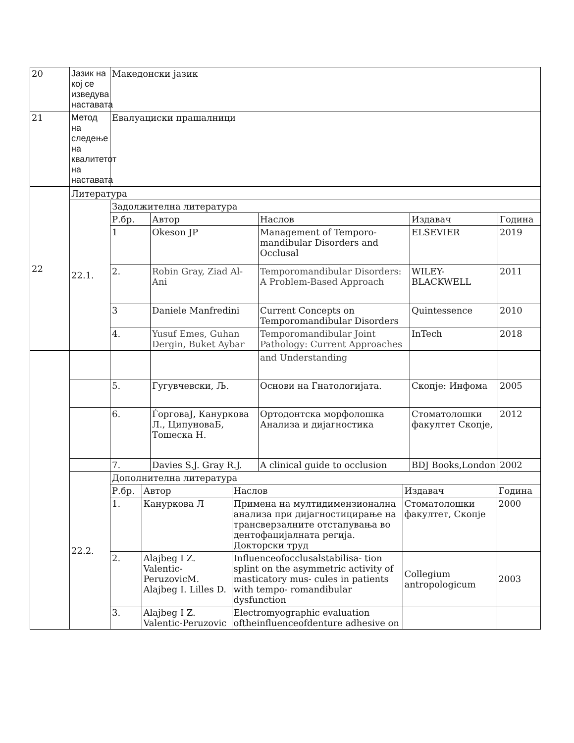| 20 | Јазик на кој се изведува наставата | Македонски јазик |
| 21 | Метод на следење на квалитетот на наставата | Евалуациски прашалници |
| 22 | Литература | | | | | |
| | 22.1. | Задолжителна литература | | | | |
| | | Р.бр. | Автор | Наслов | Издавач | Година |
| | | 1 | Okeson JP | Management of Temporo-mandibular Disorders and Occlusal | ELSEVIER | 2019 |
| | | 2. | Robin Gray, Ziad Al-Ani | Temporomandibular Disorders: A Problem-Based Approach | WILEY-BLACKWELL | 2011 |
| | | 3 | Daniele Manfredini | Current Concepts on Temporomandibular Disorders | Quintessence | 2010 |
| | | 4. | Yusuf Emes, Guhan Dergin, Buket Aybar | Temporomandibular Joint Pathology: Current Approaches | InTech | 2018 |
| | | | | and Understanding | | |
| | | 5. | Гугувчевски, Љ. | Основи на Гнатологијата. | Скопје: Инфома | 2005 |
| | | 6. | ЃорговаЈ, Кануркова Л., ЦипуноваБ, Тошеска Н. | Ортодонтска морфолошка Анализа и дијагностика | Стоматолошки факултет Скопје, | 2012 |
| | | 7. | Davies S.J. Gray R.J. | A clinical guide to occlusion | BDJ Books,London | 2002 |
| | 22.2. | / Дополнителна литература / / / / / / Р.бр. / Автор / Наслов / Издавач / Година / / 1. / Кануркова Л / Примена на мултидимензионална анализа при дијагностицирање на трансверзалните отстапувања во дентофацијалната регија. Докторски труд / Стоматолошки факултет, Скопје / 2000 / / 2. / Alajbeg I Z. Valentic-PeruzovicM. Alajbeg I. Lilles D. / Influenceofocclusalstabilisa- tion splint on the asymmetric activity of masticatory mus- cules in patients with tempo- romandibular dysfunction / Collegium antropologicum / 2003 / / 3. / Alajbeg I Z. Valentic-Peruzovic / Electromyographic evaluation oftheinfluenceofdenture adhesive on / / / | | | | |